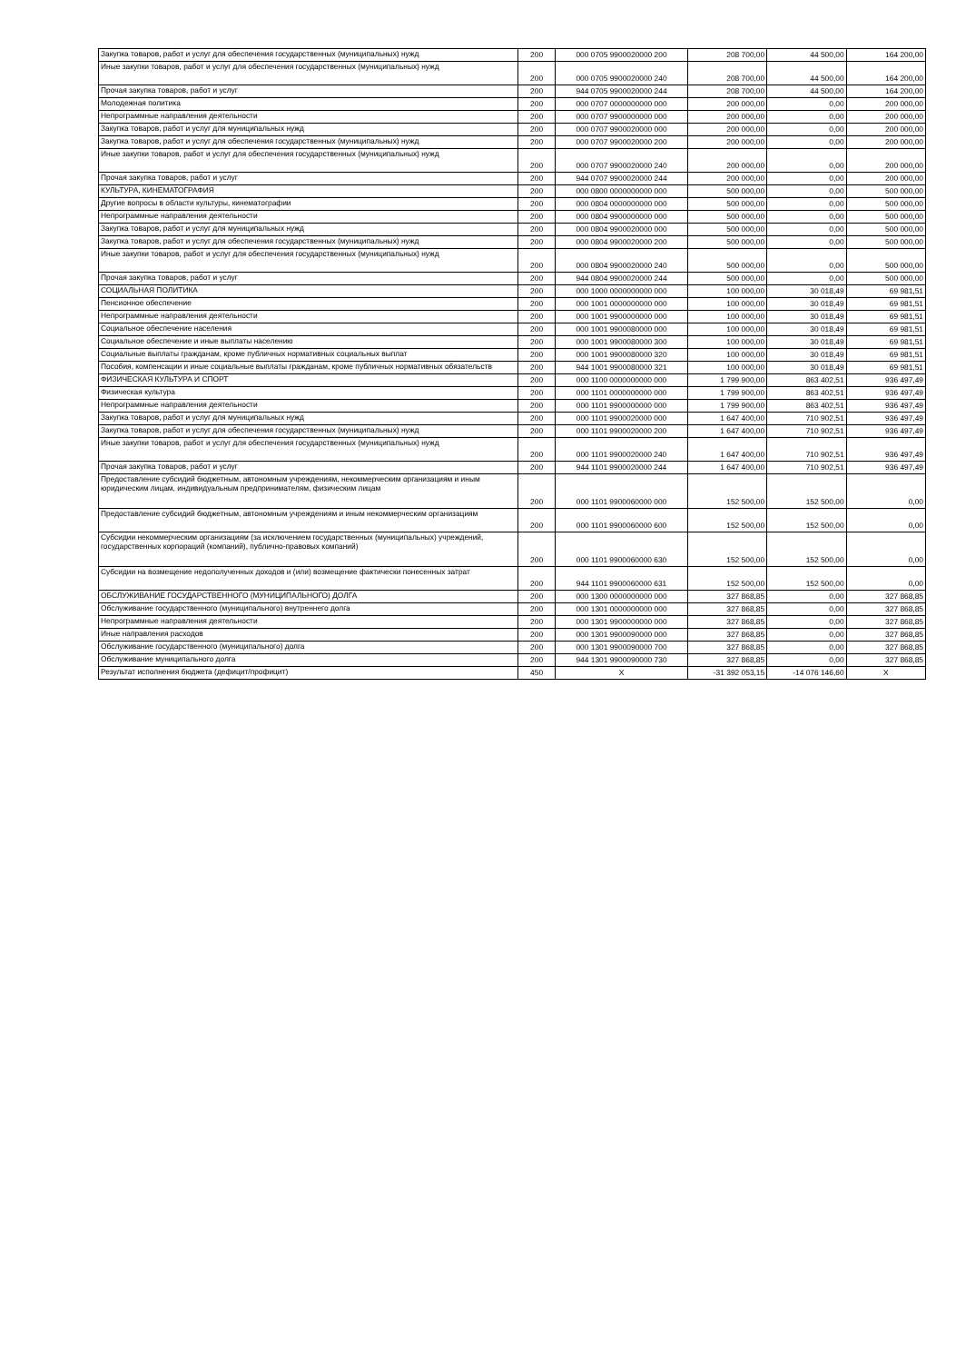| Закупка товаров, работ и услуг для обеспечения государственных (муниципальных) нужд | 200 | 000 0705 9900020000 200 | 208 700,00 | 44 500,00 | 164 200,00 |
| Иные закупки товаров, работ и услуг для обеспечения государственных (муниципальных) нужд | 200 | 000 0705 9900020000 240 | 208 700,00 | 44 500,00 | 164 200,00 |
| Прочая закупка товаров, работ и услуг | 200 | 944 0705 9900020000 244 | 208 700,00 | 44 500,00 | 164 200,00 |
| Молодежная политика | 200 | 000 0707 0000000000 000 | 200 000,00 | 0,00 | 200 000,00 |
| Непрограммные направления деятельности | 200 | 000 0707 9900000000 000 | 200 000,00 | 0,00 | 200 000,00 |
| Закупка товаров, работ и услуг для муниципальных нужд | 200 | 000 0707 9900020000 000 | 200 000,00 | 0,00 | 200 000,00 |
| Закупка товаров, работ и услуг для обеспечения государственных (муниципальных) нужд | 200 | 000 0707 9900020000 200 | 200 000,00 | 0,00 | 200 000,00 |
| Иные закупки товаров, работ и услуг для обеспечения государственных (муниципальных) нужд | 200 | 000 0707 9900020000 240 | 200 000,00 | 0,00 | 200 000,00 |
| Прочая закупка товаров, работ и услуг | 200 | 944 0707 9900020000 244 | 200 000,00 | 0,00 | 200 000,00 |
| КУЛЬТУРА, КИНЕМАТОГРАФИЯ | 200 | 000 0800 0000000000 000 | 500 000,00 | 0,00 | 500 000,00 |
| Другие вопросы в области культуры, кинематографии | 200 | 000 0804 0000000000 000 | 500 000,00 | 0,00 | 500 000,00 |
| Непрограммные направления деятельности | 200 | 000 0804 9900000000 000 | 500 000,00 | 0,00 | 500 000,00 |
| Закупка товаров, работ и услуг для муниципальных нужд | 200 | 000 0804 9900020000 000 | 500 000,00 | 0,00 | 500 000,00 |
| Закупка товаров, работ и услуг для обеспечения государственных (муниципальных) нужд | 200 | 000 0804 9900020000 200 | 500 000,00 | 0,00 | 500 000,00 |
| Иные закупки товаров, работ и услуг для обеспечения государственных (муниципальных) нужд | 200 | 000 0804 9900020000 240 | 500 000,00 | 0,00 | 500 000,00 |
| Прочая закупка товаров, работ и услуг | 200 | 944 0804 9900020000 244 | 500 000,00 | 0,00 | 500 000,00 |
| СОЦИАЛЬНАЯ ПОЛИТИКА | 200 | 000 1000 0000000000 000 | 100 000,00 | 30 018,49 | 69 981,51 |
| Пенсионное обеспечение | 200 | 000 1001 0000000000 000 | 100 000,00 | 30 018,49 | 69 981,51 |
| Непрограммные направления деятельности | 200 | 000 1001 9900000000 000 | 100 000,00 | 30 018,49 | 69 981,51 |
| Социальное обеспечение населения | 200 | 000 1001 9900080000 000 | 100 000,00 | 30 018,49 | 69 981,51 |
| Социальное обеспечение и иные выплаты населению | 200 | 000 1001 9900080000 300 | 100 000,00 | 30 018,49 | 69 981,51 |
| Социальные выплаты гражданам, кроме публичных нормативных социальных выплат | 200 | 000 1001 9900080000 320 | 100 000,00 | 30 018,49 | 69 981,51 |
| Пособия, компенсации и иные социальные выплаты гражданам, кроме публичных нормативных обязательств | 200 | 944 1001 9900080000 321 | 100 000,00 | 30 018,49 | 69 981,51 |
| ФИЗИЧЕСКАЯ КУЛЬТУРА И СПОРТ | 200 | 000 1100 0000000000 000 | 1 799 900,00 | 863 402,51 | 936 497,49 |
| Физическая культура | 200 | 000 1101 0000000000 000 | 1 799 900,00 | 863 402,51 | 936 497,49 |
| Непрограммные направления деятельности | 200 | 000 1101 9900000000 000 | 1 799 900,00 | 863 402,51 | 936 497,49 |
| Закупка товаров, работ и услуг для муниципальных нужд | 200 | 000 1101 9900020000 000 | 1 647 400,00 | 710 902,51 | 936 497,49 |
| Закупка товаров, работ и услуг для обеспечения государственных (муниципальных) нужд | 200 | 000 1101 9900020000 200 | 1 647 400,00 | 710 902,51 | 936 497,49 |
| Иные закупки товаров, работ и услуг для обеспечения государственных (муниципальных) нужд | 200 | 000 1101 9900020000 240 | 1 647 400,00 | 710 902,51 | 936 497,49 |
| Прочая закупка товаров, работ и услуг | 200 | 944 1101 9900020000 244 | 1 647 400,00 | 710 902,51 | 936 497,49 |
| Предоставление субсидий бюджетным, автономным учреждениям, некоммерческим организациям и иным юридическим лицам, индивидуальным предпринимателям, физическим лицам | 200 | 000 1101 9900060000 000 | 152 500,00 | 152 500,00 | 0,00 |
| Предоставление субсидий бюджетным, автономным учреждениям и иным некоммерческим организациям | 200 | 000 1101 9900060000 600 | 152 500,00 | 152 500,00 | 0,00 |
| Субсидии некоммерческим организациям (за исключением государственных (муниципальных) учреждений, государственных корпораций (компаний), публично-правовых компаний) | 200 | 000 1101 9900060000 630 | 152 500,00 | 152 500,00 | 0,00 |
| Субсидии на возмещение недополученных доходов и (или) возмещение фактически понесенных затрат | 200 | 944 1101 9900060000 631 | 152 500,00 | 152 500,00 | 0,00 |
| ОБСЛУЖИВАНИЕ ГОСУДАРСТВЕННОГО (МУНИЦИПАЛЬНОГО) ДОЛГА | 200 | 000 1300 0000000000 000 | 327 868,85 | 0,00 | 327 868,85 |
| Обслуживание государственного (муниципального) внутреннего долга | 200 | 000 1301 0000000000 000 | 327 868,85 | 0,00 | 327 868,85 |
| Непрограммные направления деятельности | 200 | 000 1301 9900000000 000 | 327 868,85 | 0,00 | 327 868,85 |
| Иные направления расходов | 200 | 000 1301 9900090000 000 | 327 868,85 | 0,00 | 327 868,85 |
| Обслуживание государственного (муниципального) долга | 200 | 000 1301 9900090000 700 | 327 868,85 | 0,00 | 327 868,85 |
| Обслуживание муниципального долга | 200 | 944 1301 9900090000 730 | 327 868,85 | 0,00 | 327 868,85 |
| Результат исполнения бюджета (дефицит/профицит) | 450 | X | -31 392 053,15 | -14 076 146,60 | X |